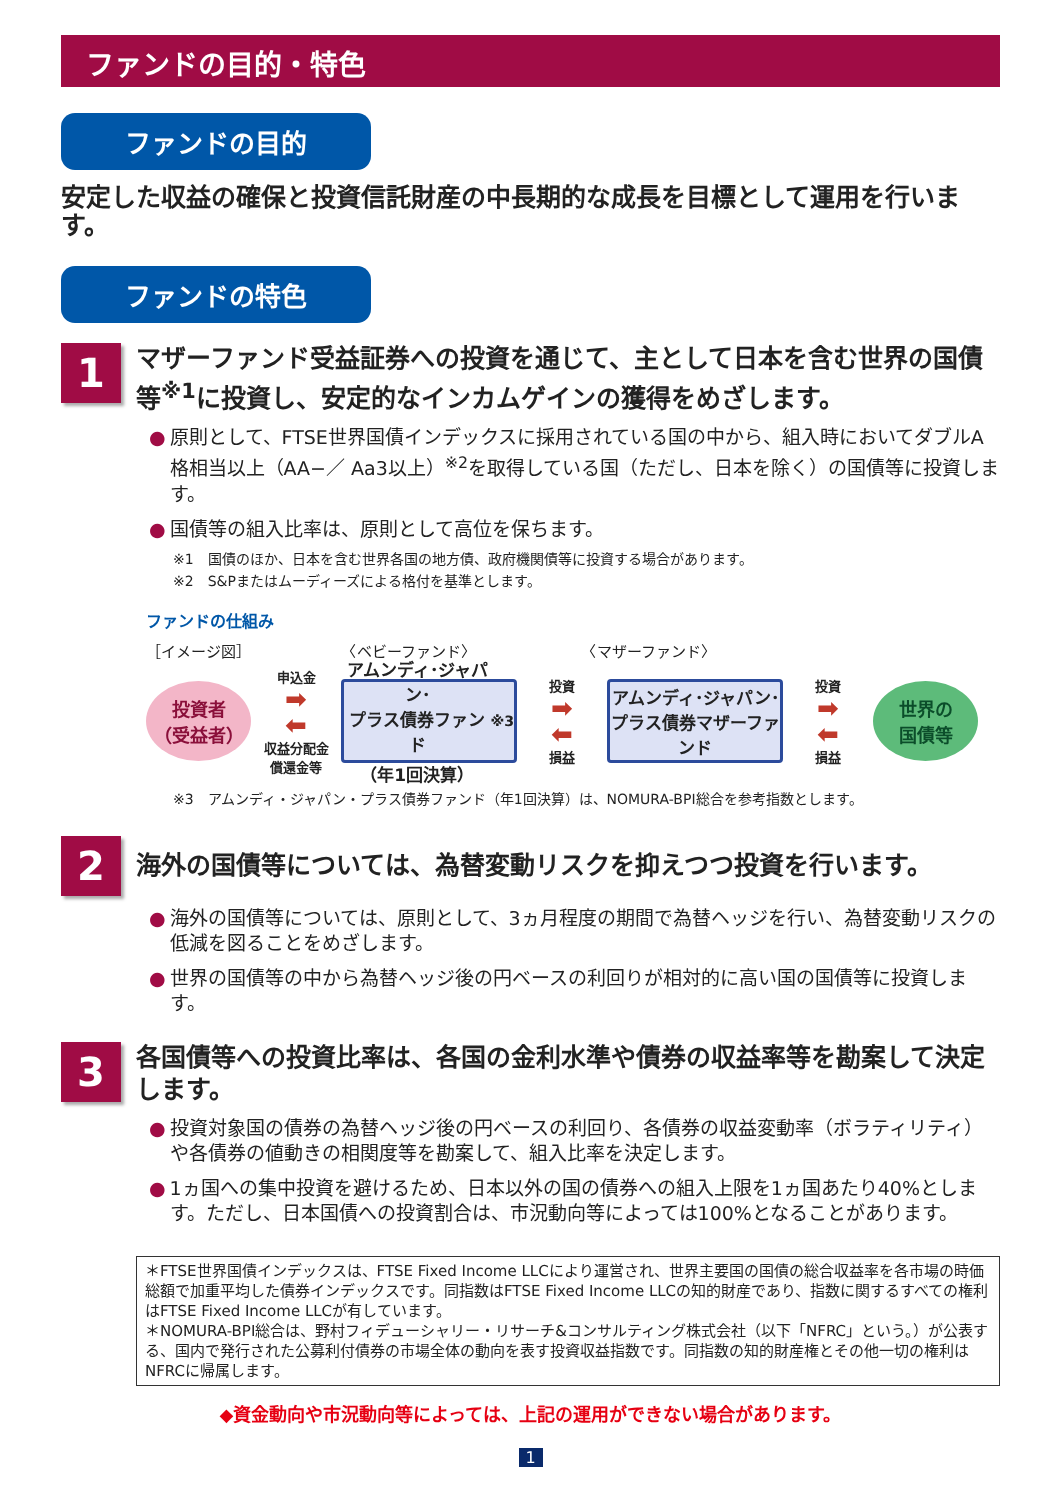ファンドの目的・特色
ファンドの目的
安定した収益の確保と投資信託財産の中長期的な成長を目標として運用を行います。
ファンドの特色
1
マザーファンド受益証券への投資を通じて、主として日本を含む世界の国債等<sup>※1</sup>に投資し、安定的なインカムゲインの獲得をめざします。
● 原則として、FTSE世界国債インデックスに採用されている国の中から、組入時においてダブルA格相当以上（AA−／ Aa3以上）<sup>※2</sup>を取得している国（ただし、日本を除く）の国債等に投資します。
● 国債等の組入比率は、原則として高位を保ちます。
※1　国債のほか、日本を含む世界各国の地方債、政府機関債等に投資する場合があります。
※2　S&Pまたはムーディーズによる格付を基準とします。
ファンドの仕組み
［イメージ図］　　　　　　　〈ベビーファンド〉　　　　　　　　〈マザーファンド〉
投資者
（受益者）
申込金
➡
⬅
収益分配金
償還金等
アムンディ･ジャパン･
プラス債券ファンド
（年1回決算）<sup>※3</sup>
投資
➡
⬅
損益
アムンディ･ジャパン･
プラス債券マザーファンド
投資
➡
⬅
損益
世界の
国債等
※3　アムンディ・ジャパン・プラス債券ファンド（年1回決算）は、NOMURA-BPI総合を参考指数とします。
2
海外の国債等については、為替変動リスクを抑えつつ投資を行います。
● 海外の国債等については、原則として、3ヵ月程度の期間で為替ヘッジを行い、為替変動リスクの低減を図ることをめざします。
● 世界の国債等の中から為替ヘッジ後の円ベースの利回りが相対的に高い国の国債等に投資します。
3
各国債等への投資比率は、各国の金利水準や債券の収益率等を勘案して決定します。
● 投資対象国の債券の為替ヘッジ後の円ベースの利回り、各債券の収益変動率（ボラティリティ）や各債券の値動きの相関度等を勘案して、組入比率を決定します。
● 1ヵ国への集中投資を避けるため、日本以外の国の債券への組入上限を1ヵ国あたり40%とします。ただし、日本国債への投資割合は、市況動向等によっては100%となることがあります。
＊FTSE世界国債インデックスは、FTSE Fixed Income LLCにより運営され、世界主要国の国債の総合収益率を各市場の時価総額で加重平均した債券インデックスです。同指数はFTSE Fixed Income LLCの知的財産であり、指数に関するすべての権利はFTSE Fixed Income LLCが有しています。
＊NOMURA-BPI総合は、野村フィデューシャリー・リサーチ&コンサルティング株式会社（以下「NFRC」という。）が公表する、国内で発行された公募利付債券の市場全体の動向を表す投資収益指数です。同指数の知的財産権とその他一切の権利はNFRCに帰属します。
◆資金動向や市況動向等によっては、上記の運用ができない場合があります。
1